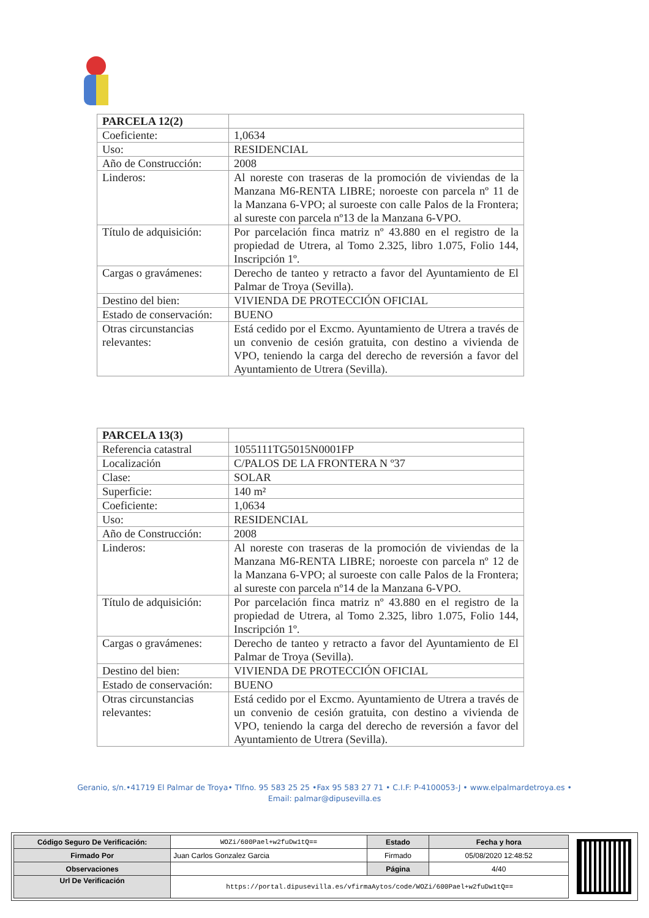| PARCELA 12(2) | |
| Coeficiente: | 1,0634 |
| Uso: | RESIDENCIAL |
| Año de Construcción: | 2008 |
| Linderos: | Al noreste con traseras de la promoción de viviendas de la Manzana M6-RENTA LIBRE; noroeste con parcela nº 11 de la Manzana 6-VPO; al suroeste con calle Palos de la Frontera; al sureste con parcela nº13 de la Manzana 6-VPO. |
| Título de adquisición: | Por parcelación finca matriz nº 43.880 en el registro de la propiedad de Utrera, al Tomo 2.325, libro 1.075, Folio 144, Inscripción 1º. |
| Cargas o gravámenes: | Derecho de tanteo y retracto a favor del Ayuntamiento de El Palmar de Troya (Sevilla). |
| Destino del bien: | VIVIENDA DE PROTECCIÓN OFICIAL |
| Estado de conservación: | BUENO |
| Otras circunstancias relevantes: | Está cedido por el Excmo. Ayuntamiento de Utrera a través de un convenio de cesión gratuita, con destino a vivienda de VPO, teniendo la carga del derecho de reversión a favor del Ayuntamiento de Utrera (Sevilla). |
| PARCELA 13(3) | |
| Referencia catastral | 1055111TG5015N0001FP |
| Localización | C/PALOS DE LA FRONTERA N º37 |
| Clase: | SOLAR |
| Superficie: | 140 m² |
| Coeficiente: | 1,0634 |
| Uso: | RESIDENCIAL |
| Año de Construcción: | 2008 |
| Linderos: | Al noreste con traseras de la promoción de viviendas de la Manzana M6-RENTA LIBRE; noroeste con parcela nº 12 de la Manzana 6-VPO; al suroeste con calle Palos de la Frontera; al sureste con parcela nº14 de la Manzana 6-VPO. |
| Título de adquisición: | Por parcelación finca matriz nº 43.880 en el registro de la propiedad de Utrera, al Tomo 2.325, libro 1.075, Folio 144, Inscripción 1º. |
| Cargas o gravámenes: | Derecho de tanteo y retracto a favor del Ayuntamiento de El Palmar de Troya (Sevilla). |
| Destino del bien: | VIVIENDA DE PROTECCIÓN OFICIAL |
| Estado de conservación: | BUENO |
| Otras circunstancias relevantes: | Está cedido por el Excmo. Ayuntamiento de Utrera a través de un convenio de cesión gratuita, con destino a vivienda de VPO, teniendo la carga del derecho de reversión a favor del Ayuntamiento de Utrera (Sevilla). |
Geranio, s/n.•41719 El Palmar de Troya• Tlfno. 95 583 25 25 •Fax 95 583 27 71 • C.I.F: P-4100053-J • www.elpalmardetroya.es •
Email: palmar@dipusevilla.es
| Código Seguro De Verificación: | WOZi/600Pael+w2fuDw1tQ== | Estado | Fecha y hora |
| Firmado Por | Juan Carlos Gonzalez Garcia | Firmado | 05/08/2020 12:48:52 |
| Observaciones | | Página | 4/40 |
| Url De Verificación | https://portal.dipusevilla.es/vfirmaAytos/code/WOZi/600Pael+w2fuDw1tQ== | | |